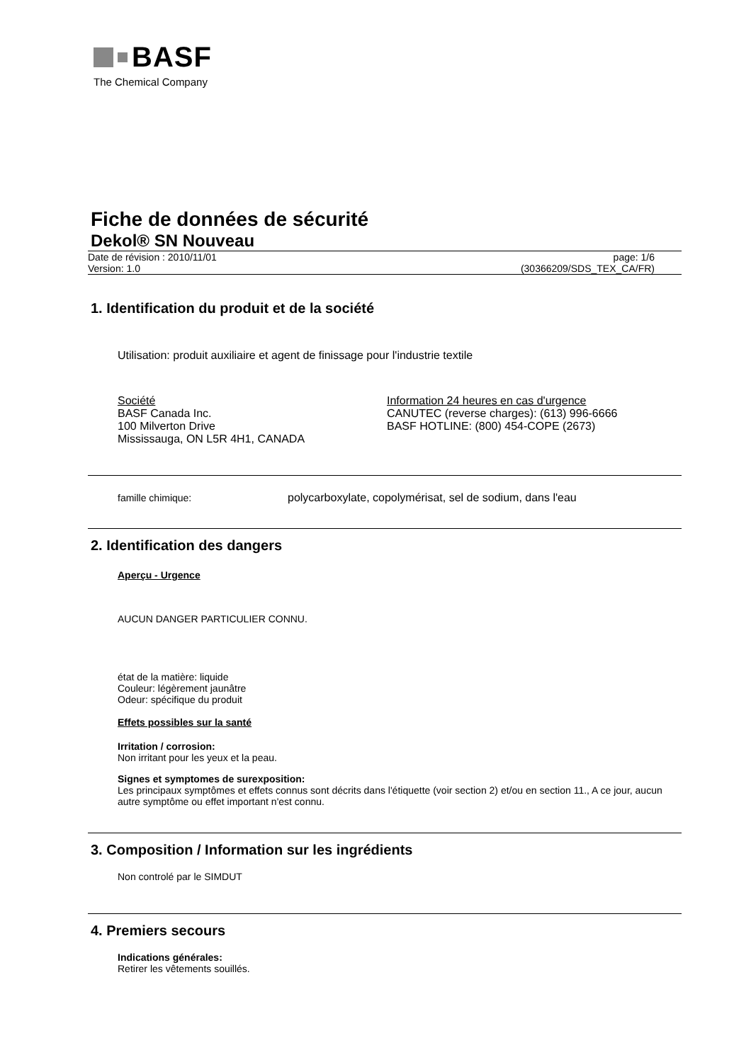BASF
The Chemical Company
Fiche de données de sécurité
Dekol® SN Nouveau
Date de révision : 2010/11/01 page: 1/6
Version: 1.0 (30366209/SDS_TEX_CA/FR)
1. Identification du produit et de la société
Utilisation: produit auxiliaire et agent de finissage pour l'industrie textile
Société
BASF Canada Inc.
100 Milverton Drive
Mississauga, ON L5R 4H1, CANADA
Information 24 heures en cas d'urgence
CANUTEC (reverse charges): (613) 996-6666
BASF HOTLINE: (800) 454-COPE (2673)
famille chimique: polycarboxylate, copolymérisat, sel de sodium, dans l'eau
2. Identification des dangers
Aperçu - Urgence
AUCUN DANGER PARTICULIER CONNU.
état de la matière: liquide
Couleur: légèrement jaunâtre
Odeur: spécifique du produit
Effets possibles sur la santé
Irritation / corrosion:
Non irritant pour les yeux et la peau.
Signes et symptomes de surexposition:
Les principaux symptômes et effets connus sont décrits dans l'étiquette (voir section 2) et/ou en section 11., A ce jour, aucun autre symptôme ou effet important n'est connu.
3. Composition / Information sur les ingrédients
Non controlé par le SIMDUT
4. Premiers secours
Indications générales:
Retirer les vêtements souillés.